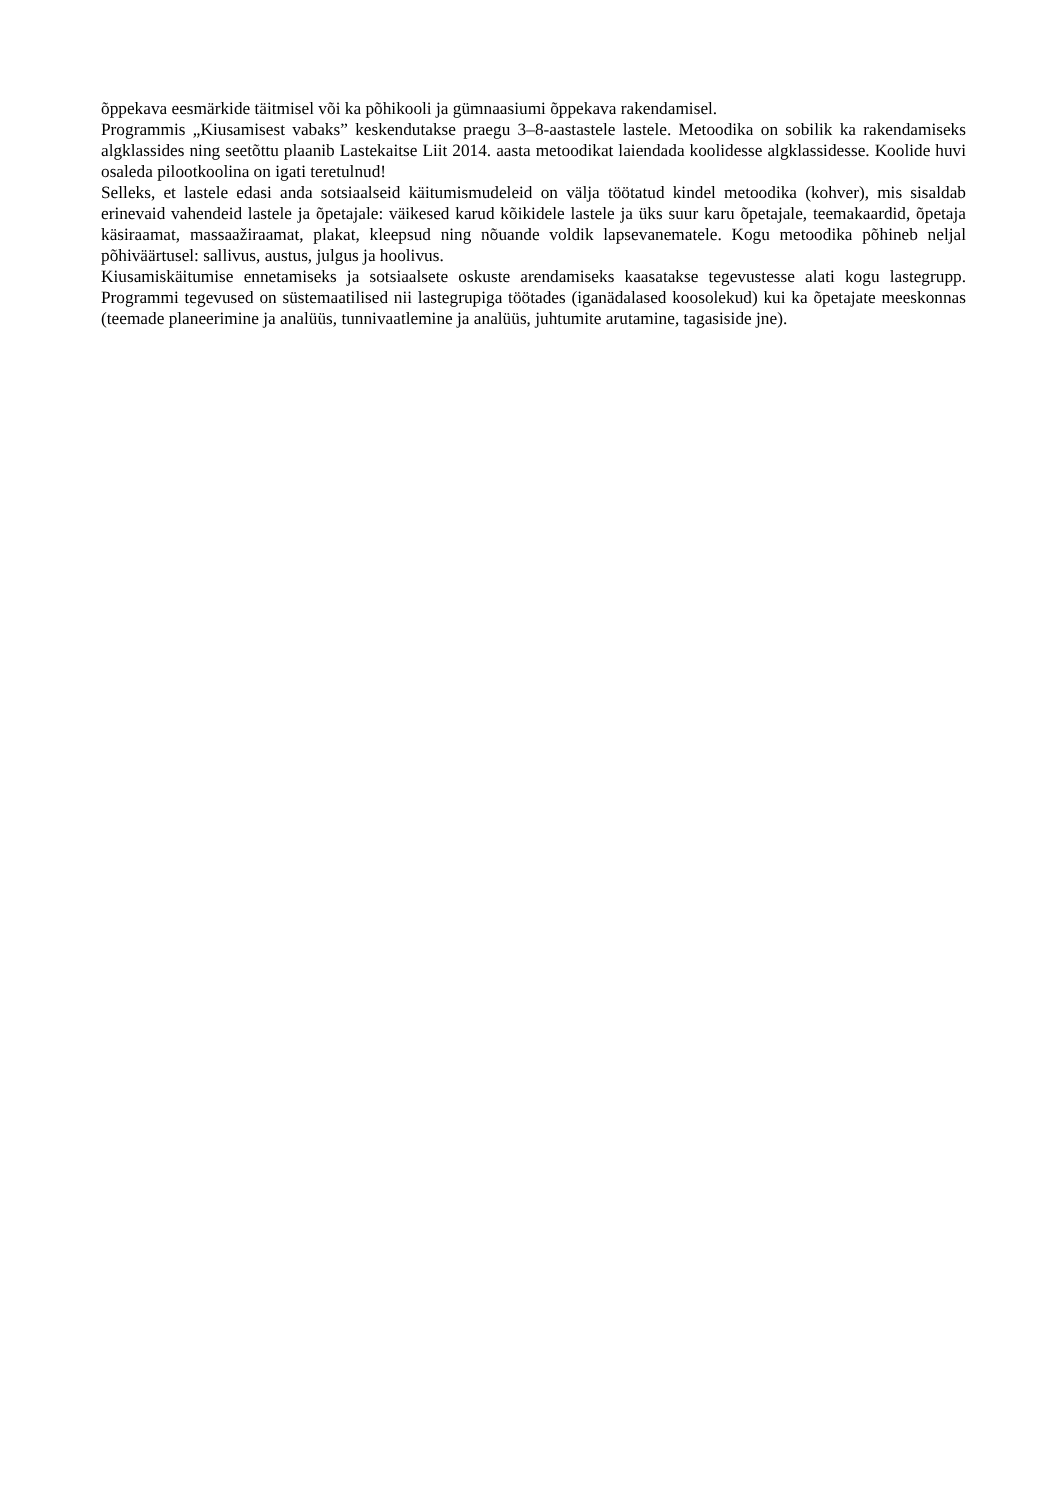õppekava eesmärkide täitmisel või ka põhikooli ja gümnaasiumi õppekava rakendamisel.
Programmis „Kiusamisest vabaks” keskendutakse praegu 3–8-aastastele lastele. Metoodika on sobilik ka rakendamiseks algklassides ning seetõttu plaanib Lastekaitse Liit 2014. aasta metoodikat laiendada koolidesse algklassidesse. Koolide huvi osaleda pilootkoolina on igati teretulnud!
Selleks, et lastele edasi anda sotsiaalseid käitumismudeleid on välja töötatud kindel metoodika (kohver), mis sisaldab erinevaid vahendeid lastele ja õpetajale: väikesed karud kõikidele lastele ja üks suur karu õpetajale, teemakaardid, õpetaja käsiraamat, massaažiraamat, plakat, kleepsud ning nõuande voldik lapsevanematele. Kogu metoodika põhineb neljal põhiväärtusel: sallivus, austus, julgus ja hoolivus.
Kiusamiskäitumise ennetamiseks ja sotsiaalsete oskuste arendamiseks kaasatakse tegevustesse alati kogu lastegrupp. Programmi tegevused on süstemaatilised nii lastegrupiga töötades (iganädalased koosolekud) kui ka õpetajate meeskonnas (teemade planeerimine ja analüüs, tunnivaatlemine ja analüüs, juhtumite arutamine, tagasiside jne).